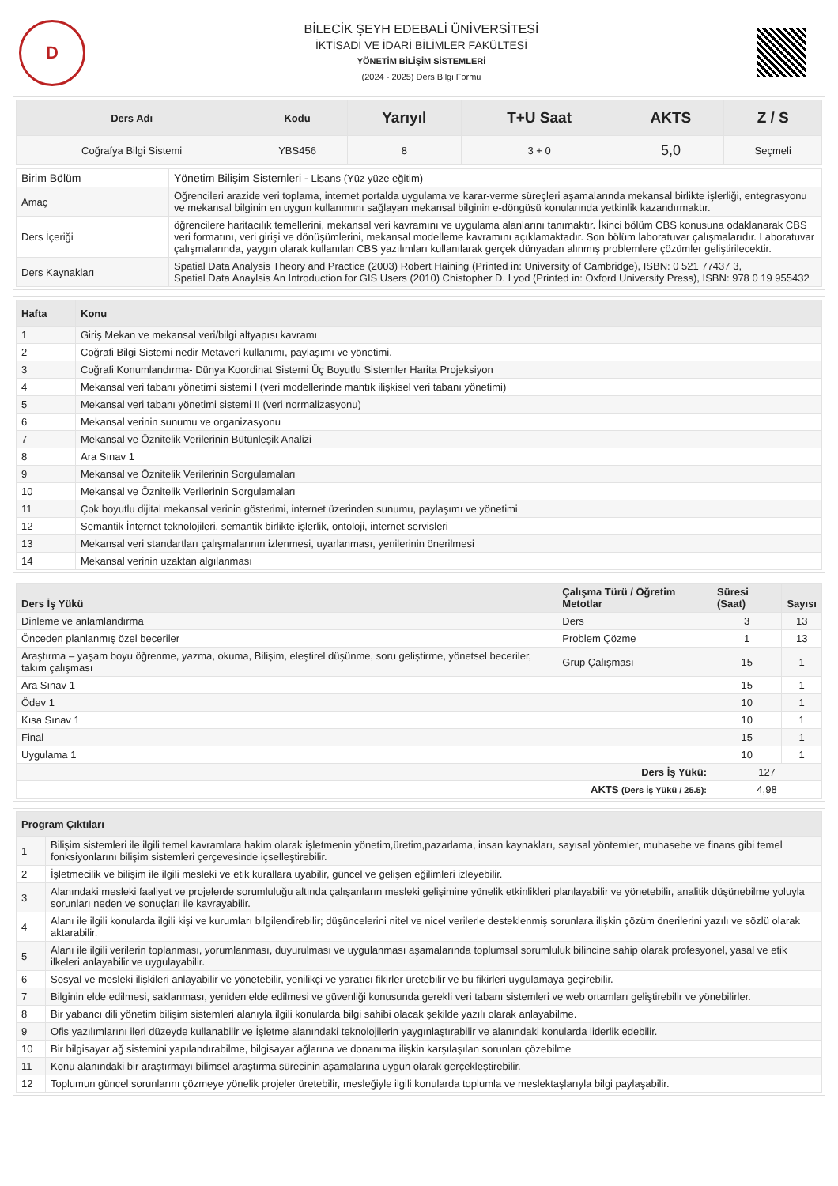D
BİLECİK ŞEYH EDEBALİ ÜNİVERSİTESİ
İKTİSADİ VE İDARİ BİLİMLER FAKÜLTESİ
YÖNETİM BİLİŞİM SİSTEMLERİ
(2024 - 2025) Ders Bilgi Formu
| Ders Adı | Kodu | Yarıyıl | T+U Saat | AKTS | Z / S |
| --- | --- | --- | --- | --- | --- |
| Coğrafya Bilgi Sistemi | YBS456 | 8 | 3 + 0 | 5,0 | Seçmeli |
| Birim Bölüm | Yönetim Bilişim Sistemleri - Lisans (Yüz yüze eğitim) |
| Amaç | Öğrencileri arazide veri toplama, internet portalda uygulama ve karar-verme süreçleri aşamalarında mekansal birlikte işlerliği, entegrasyonu ve mekansal bilginin en uygun kullanımını sağlayan mekansal bilginin e-döngüsü konularında yetkinlik kazandırmaktır. |
| Ders İçeriği | öğrencilere haritacılık temellerini, mekansal veri kavramını ve uygulama alanlarını tanımaktır. İkinci bölüm CBS konusuna odaklanarak CBS veri formatını, veri girişi ve dönüşümlerini, mekansal modelleme kavramını açıklamaktadır. Son bölüm laboratuvar çalışmalarıdır. Laboratuvar çalışmalarında, yaygın olarak kullanılan CBS yazılımları kullanılarak gerçek dünyadan alınmış problemlere çözümler geliştirilecektir. |
| Ders Kaynakları | Spatial Data Analysis Theory and Practice (2003) Robert Haining (Printed in: University of Cambridge), ISBN: 0 521 77437 3, Spatial Data Anaylsis An Introduction for GIS Users (2010) Chistopher D. Lyod (Printed in: Oxford University Press), ISBN: 978 0 19 955432 |
| Hafta | Konu |
| --- | --- |
| 1 | Giriş Mekan ve mekansal veri/bilgi altyapısı kavramı |
| 2 | Coğrafi Bilgi Sistemi nedir Metaveri kullanımı, paylaşımı ve yönetimi. |
| 3 | Coğrafi Konumlandırma- Dünya Koordinat Sistemi Üç Boyutlu Sistemler Harita Projeksiyon |
| 4 | Mekansal veri tabanı yönetimi sistemi I (veri modellerinde mantık ilişkisel veri tabanı yönetimi) |
| 5 | Mekansal veri tabanı yönetimi sistemi II (veri normalizasyonu) |
| 6 | Mekansal verinin sunumu ve organizasyonu |
| 7 | Mekansal ve Öznitelik Verilerinin Bütünleşik Analizi |
| 8 | Ara Sınav 1 |
| 9 | Mekansal ve Öznitelik Verilerinin Sorgulamaları |
| 10 | Mekansal ve Öznitelik Verilerinin Sorgulamaları |
| 11 | Çok boyutlu dijital mekansal verinin gösterimi, internet üzerinden sunumu, paylaşımı ve yönetimi |
| 12 | Semantik İnternet teknolojileri, semantik birlikte işlerlik, ontoloji, internet servisleri |
| 13 | Mekansal veri standartları çalışmalarının izlenmesi, uyarlanması, yenilerinin önerilmesi |
| 14 | Mekansal verinin uzaktan algılanması |
| Ders İş Yükü | Çalışma Türü / Öğretim Metotlar | Süresi (Saat) | Sayısı |
| --- | --- | --- | --- |
| Dinleme ve anlamlandırma | Ders | 3 | 13 |
| Önceden planlanmış özel beceriler | Problem Çözme | 1 | 13 |
| Araştırma – yaşam boyu öğrenme, yazma, okuma, Bilişim, eleştirel düşünme, soru geliştirme, yönetsel beceriler, takım çalışması | Grup Çalışması | 15 | 1 |
| Ara Sınav 1 | | 15 | 1 |
| Ödev 1 | | 10 | 1 |
| Kısa Sınav 1 | | 10 | 1 |
| Final | | 15 | 1 |
| Uygulama 1 | | 10 | 1 |
| Ders İş Yükü: | | 127 | |
| AKTS (Ders İş Yükü / 25.5): | | 4,98 | |
| Program Çıktıları | |
| --- | --- |
| 1 | Bilişim sistemleri ile ilgili temel kavramlara hakim olarak işletmenin yönetim,üretim,pazarlama, insan kaynakları, sayısal yöntemler, muhasebe ve finans gibi temel fonksiyonlarını bilişim sistemleri çerçevesinde içselleştirebilir. |
| 2 | İşletmecilik ve bilişim ile ilgili mesleki ve etik kurallara uyabilir, güncel ve gelişen eğilimleri izleyebilir. |
| 3 | Alanındaki mesleki faaliyet ve projelerde sorumluluğu altında çalışanların mesleki gelişimine yönelik etkinlikleri planlayabilir ve yönetebilir, analitik düşünebilme yoluyla sorunları neden ve sonuçları ile kavrayabilir. |
| 4 | Alanı ile ilgili konularda ilgili kişi ve kurumları bilgilendirebilir; düşüncelerini nitel ve nicel verilerle desteklenmiş sorunlara ilişkin çözüm önerilerini yazılı ve sözlü olarak aktarabilir. |
| 5 | Alanı ile ilgili verilerin toplanması, yorumlanması, duyurulması ve uygulanması aşamalarında toplumsal sorumluluk bilincine sahip olarak profesyonel, yasal ve etik ilkeleri anlayabilir ve uygulayabilir. |
| 6 | Sosyal ve mesleki ilişkileri anlayabilir ve yönetebilir, yenilikçi ve yaratıcı fikirler üretebilir ve bu fikirleri uygulamaya geçirebilir. |
| 7 | Bilginin elde edilmesi, saklanması, yeniden elde edilmesi ve güvenliği konusunda gerekli veri tabanı sistemleri ve web ortamları geliştirebilir ve yönebilirler. |
| 8 | Bir yabancı dili yönetim bilişim sistemleri alanıyla ilgili konularda bilgi sahibi olacak şekilde yazılı olarak anlayabilme. |
| 9 | Ofis yazılımlarını ileri düzeyde kullanabilir ve İşletme alanındaki teknolojilerin yaygınlaştırabilir ve alanındaki konularda liderlik edebilir. |
| 10 | Bir bilgisayar ağ sistemini yapılandırabilme, bilgisayar ağlarına ve donanıma ilişkin karşılaşılan sorunları çözebilme |
| 11 | Konu alanındaki bir araştırmayı bilimsel araştırma sürecinin aşamalarına uygun olarak gerçekleştirebilir. |
| 12 | Toplumun güncel sorunlarını çözmeye yönelik projeler üretebilir, mesleğiyle ilgili konularda toplumla ve meslektaşlarıyla bilgi paylaşabilir. |